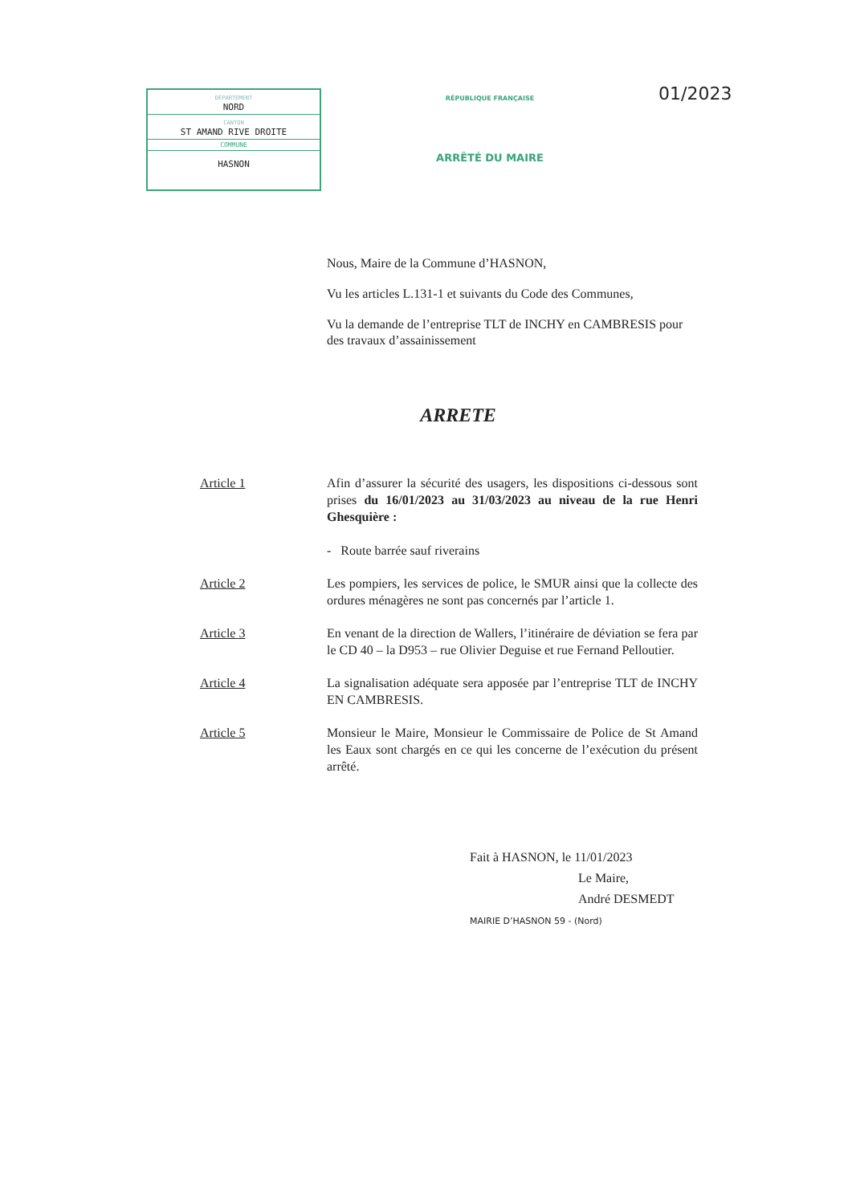DÉPARTEMENT
NORD
CANTON
ST AMAND RIVE DROITE
COMMUNE
HASNON
RÉPUBLIQUE FRANÇAISE
ARRÊTÉ DU MAIRE
01/2023
Nous, Maire de la Commune d’HASNON,
Vu les articles L.131-1 et suivants du Code des Communes,
Vu la demande de l’entreprise TLT de INCHY en CAMBRESIS pour des travaux d’assainissement
ARRETE
Article 1 Afin d’assurer la sécurité des usagers, les dispositions ci-dessous sont prises du 16/01/2023 au 31/03/2023 au niveau de la rue Henri Ghesquière :
- Route barrée sauf riverains
Article 2 Les pompiers, les services de police, le SMUR ainsi que la collecte des ordures ménagères ne sont pas concernés par l’article 1.
Article 3 En venant de la direction de Wallers, l’itinéraire de déviation se fera par le CD 40 – la D953 – rue Olivier Deguise et rue Fernand Pelloutier.
Article 4 La signalisation adéquate sera apposée par l’entreprise TLT de INCHY EN CAMBRESIS.
Article 5 Monsieur le Maire, Monsieur le Commissaire de Police de St Amand les Eaux sont chargés en ce qui les concerne de l’exécution du présent arrêté.
Fait à HASNON, le 11/01/2023
Le Maire,
André DESMEDT
MAIRIE D’HASNON 59 - (Nord)